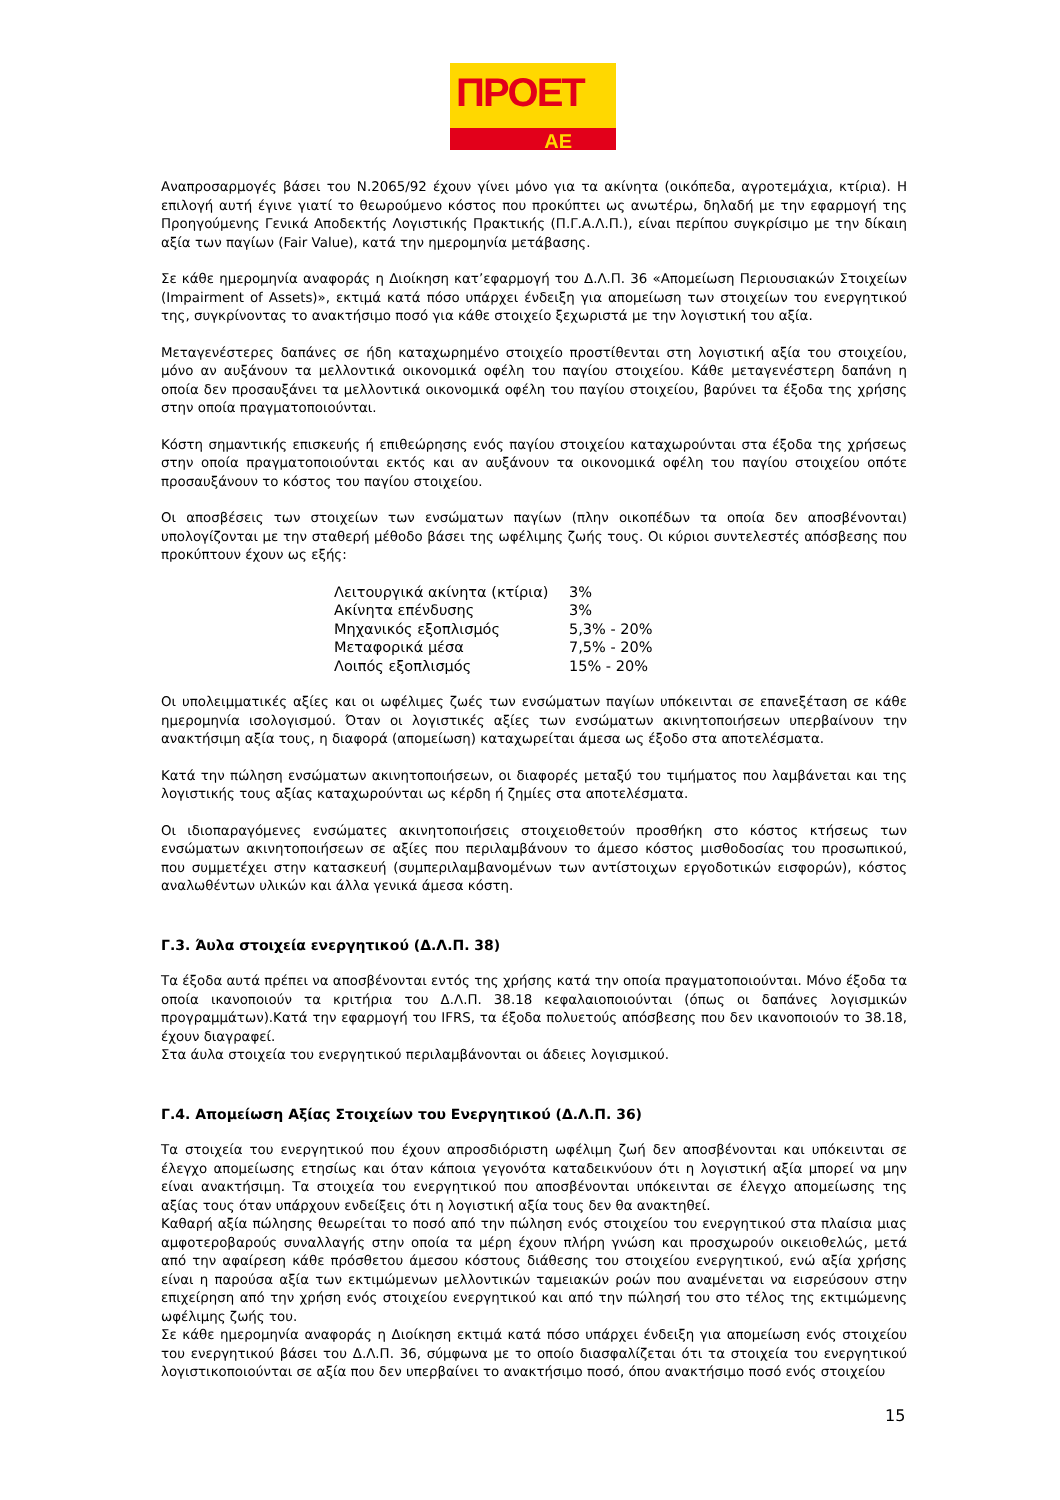ΠΡΟΕΤ
ΑΕ
Αναπροσαρμογές βάσει του Ν.2065/92 έχουν γίνει μόνο για τα ακίνητα (οικόπεδα, αγροτεμάχια, κτίρια). Η επιλογή αυτή έγινε γιατί το θεωρούμενο κόστος που προκύπτει ως ανωτέρω, δηλαδή με την εφαρμογή της Προηγούμενης Γενικά Αποδεκτής Λογιστικής Πρακτικής (Π.Γ.Α.Λ.Π.), είναι περίπου συγκρίσιμο με την δίκαιη αξία των παγίων (Fair Value), κατά την ημερομηνία μετάβασης.
Σε κάθε ημερομηνία αναφοράς η Διοίκηση κατ’εφαρμογή του Δ.Λ.Π. 36 «Απομείωση Περιουσιακών Στοιχείων (Impairment of Assets)», εκτιμά κατά πόσο υπάρχει ένδειξη για απομείωση των στοιχείων του ενεργητικού της, συγκρίνοντας το ανακτήσιμο ποσό για κάθε στοιχείο ξεχωριστά με την λογιστική του αξία.
Μεταγενέστερες δαπάνες σε ήδη καταχωρημένο στοιχείο προστίθενται στη λογιστική αξία του στοιχείου, μόνο αν αυξάνουν τα μελλοντικά οικονομικά οφέλη του παγίου στοιχείου. Κάθε μεταγενέστερη δαπάνη η οποία δεν προσαυξάνει τα μελλοντικά οικονομικά οφέλη του παγίου στοιχείου, βαρύνει τα έξοδα της χρήσης στην οποία πραγματοποιούνται.
Κόστη σημαντικής επισκευής ή επιθεώρησης ενός παγίου στοιχείου καταχωρούνται στα έξοδα της χρήσεως στην οποία πραγματοποιούνται εκτός και αν αυξάνουν τα οικονομικά οφέλη του παγίου στοιχείου οπότε προσαυξάνουν το κόστος του παγίου στοιχείου.
Οι αποσβέσεις των στοιχείων των ενσώματων παγίων (πλην οικοπέδων τα οποία δεν αποσβένονται) υπολογίζονται με την σταθερή μέθοδο βάσει της ωφέλιμης ζωής τους. Οι κύριοι συντελεστές απόσβεσης που προκύπτουν έχουν ως εξής:
| Λειτουργικά ακίνητα (κτίρια) | 3% |
| Ακίνητα επένδυσης | 3% |
| Μηχανικός εξοπλισμός | 5,3% - 20% |
| Μεταφορικά μέσα | 7,5% - 20% |
| Λοιπός εξοπλισμός | 15% - 20% |
Οι υπολειμματικές αξίες και οι ωφέλιμες ζωές των ενσώματων παγίων υπόκεινται σε επανεξέταση σε κάθε ημερομηνία ισολογισμού. Όταν οι λογιστικές αξίες των ενσώματων ακινητοποιήσεων υπερβαίνουν την ανακτήσιμη αξία τους, η διαφορά (απομείωση) καταχωρείται άμεσα ως έξοδο στα αποτελέσματα.
Κατά την πώληση ενσώματων ακινητοποιήσεων, οι διαφορές μεταξύ του τιμήματος που λαμβάνεται και της λογιστικής τους αξίας καταχωρούνται ως κέρδη ή ζημίες στα αποτελέσματα.
Οι ιδιοπαραγόμενες ενσώματες ακινητοποιήσεις στοιχειοθετούν προσθήκη στο κόστος κτήσεως των ενσώματων ακινητοποιήσεων σε αξίες που περιλαμβάνουν το άμεσο κόστος μισθοδοσίας του προσωπικού, που συμμετέχει στην κατασκευή (συμπεριλαμβανομένων των αντίστοιχων εργοδοτικών εισφορών), κόστος αναλωθέντων υλικών και άλλα γενικά άμεσα κόστη.
Γ.3. Άυλα στοιχεία ενεργητικού (Δ.Λ.Π. 38)
Τα έξοδα αυτά πρέπει να αποσβένονται εντός της χρήσης κατά την οποία πραγματοποιούνται. Μόνο έξοδα τα οποία ικανοποιούν τα κριτήρια του Δ.Λ.Π. 38.18 κεφαλαιοποιούνται (όπως οι δαπάνες λογισμικών προγραμμάτων).Κατά την εφαρμογή του IFRS, τα έξοδα πολυετούς απόσβεσης που δεν ικανοποιούν το 38.18, έχουν διαγραφεί.
Στα άυλα στοιχεία του ενεργητικού περιλαμβάνονται οι άδειες λογισμικού.
Γ.4. Απομείωση Αξίας Στοιχείων του Ενεργητικού (Δ.Λ.Π. 36)
Τα στοιχεία του ενεργητικού που έχουν απροσδιόριστη ωφέλιμη ζωή δεν αποσβένονται και υπόκεινται σε έλεγχο απομείωσης ετησίως και όταν κάποια γεγονότα καταδεικνύουν ότι η λογιστική αξία μπορεί να μην είναι ανακτήσιμη. Τα στοιχεία του ενεργητικού που αποσβένονται υπόκεινται σε έλεγχο απομείωσης της αξίας τους όταν υπάρχουν ενδείξεις ότι η λογιστική αξία τους δεν θα ανακτηθεί.
Καθαρή αξία πώλησης θεωρείται το ποσό από την πώληση ενός στοιχείου του ενεργητικού στα πλαίσια μιας αμφοτεροβαρούς συναλλαγής στην οποία τα μέρη έχουν πλήρη γνώση και προσχωρούν οικειοθελώς, μετά από την αφαίρεση κάθε πρόσθετου άμεσου κόστους διάθεσης του στοιχείου ενεργητικού, ενώ αξία χρήσης είναι η παρούσα αξία των εκτιμώμενων μελλοντικών ταμειακών ροών που αναμένεται να εισρεύσουν στην επιχείρηση από την χρήση ενός στοιχείου ενεργητικού και από την πώλησή του στο τέλος της εκτιμώμενης ωφέλιμης ζωής του.
Σε κάθε ημερομηνία αναφοράς η Διοίκηση εκτιμά κατά πόσο υπάρχει ένδειξη για απομείωση ενός στοιχείου του ενεργητικού βάσει του Δ.Λ.Π. 36, σύμφωνα με το οποίο διασφαλίζεται ότι τα στοιχεία του ενεργητικού λογιστικοποιούνται σε αξία που δεν υπερβαίνει το ανακτήσιμο ποσό, όπου ανακτήσιμο ποσό ενός στοιχείου
15